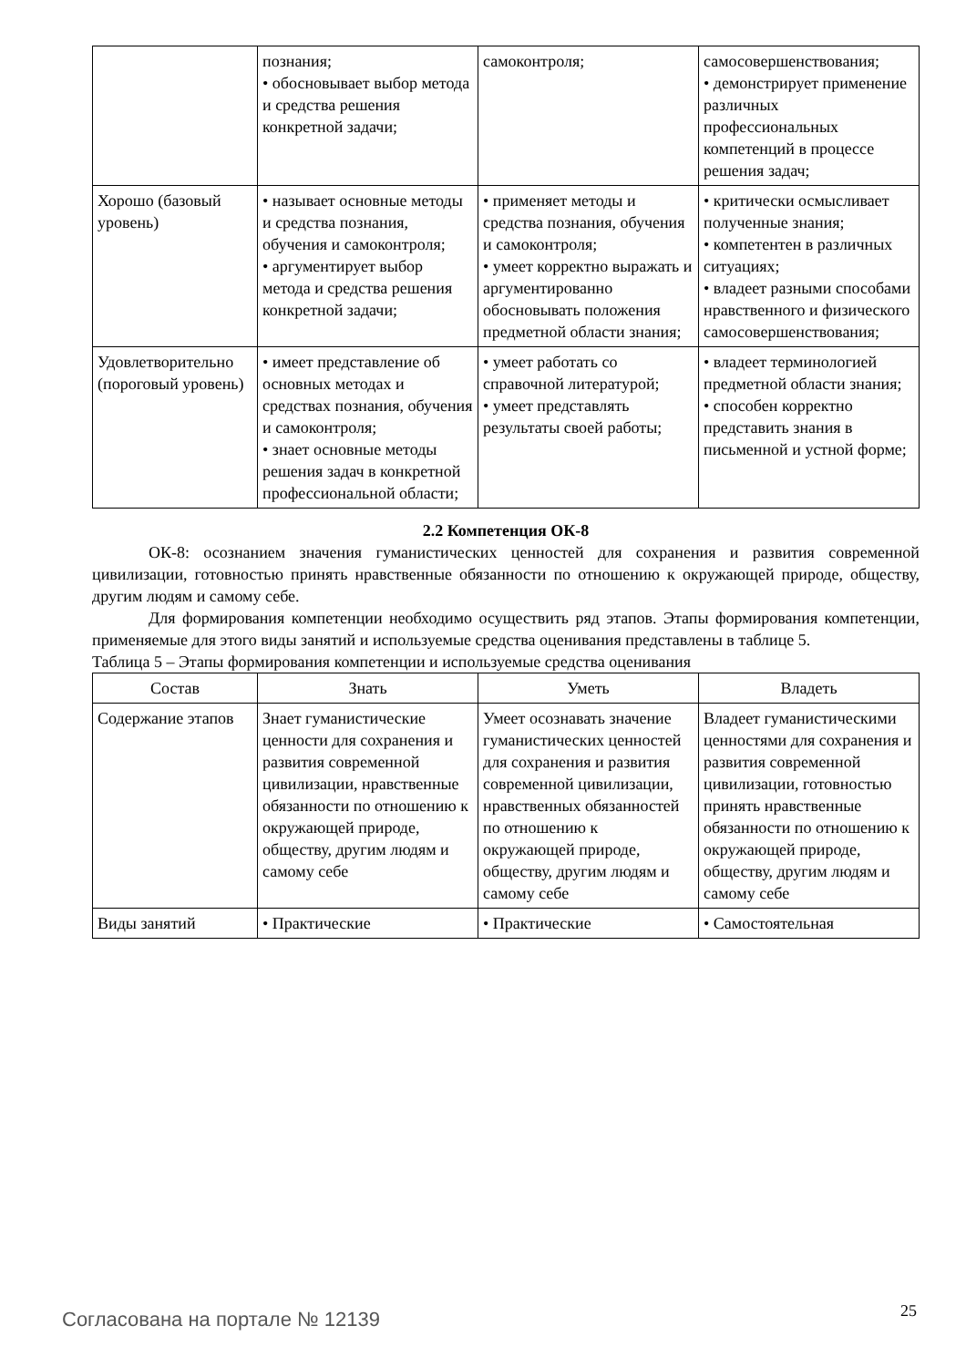| | познания; • обосновывает выбор метода и средства решения конкретной задачи; | самоконтроля; | самосовершенствования; • демонстрирует применение различных профессиональных компетенций в процессе решения задач; |
| Хорошо (базовый уровень) | • называет основные методы и средства познания, обучения и самоконтроля; • аргументирует выбор метода и средства решения конкретной задачи; | • применяет методы и средства познания, обучения и самоконтроля; • умеет корректно выражать и аргументированно обосновывать положения предметной области знания; | • критически осмысливает полученные знания; • компетентен в различных ситуациях; • владеет разными способами нравственного и физического самосовершенствования; |
| Удовлетворительно (пороговый уровень) | • имеет представление об основных методах и средствах познания, обучения и самоконтроля; • знает основные методы решения задач в конкретной профессиональной области; | • умеет работать со справочной литературой; • умеет представлять результаты своей работы; | • владеет терминологией предметной области знания; • способен корректно представить знания в письменной и устной форме; |
2.2 Компетенция ОК-8
ОК-8: осознанием значения гуманистических ценностей для сохранения и развития современной цивилизации, готовностью принять нравственные обязанности по отношению к окружающей природе, обществу, другим людям и самому себе.
Для формирования компетенции необходимо осуществить ряд этапов. Этапы формирования компетенции, применяемые для этого виды занятий и используемые средства оценивания представлены в таблице 5.
Таблица 5 – Этапы формирования компетенции и используемые средства оценивания
| Состав | Знать | Уметь | Владеть |
| --- | --- | --- | --- |
| Содержание этапов | Знает гуманистические ценности для сохранения и развития современной цивилизации, нравственные обязанности по отношению к окружающей природе, обществу, другим людям и самому себе | Умеет осознавать значение гуманистических ценностей для сохранения и развития современной цивилизации, нравственных обязанностей по отношению к окружающей природе, обществу, другим людям и самому себе | Владеет гуманистическими ценностями для сохранения и развития современной цивилизации, готовностью принять нравственные обязанности по отношению к окружающей природе, обществу, другим людям и самому себе |
| Виды занятий | • Практические | • Практические | • Самостоятельная |
Согласована на портале № 12139 25